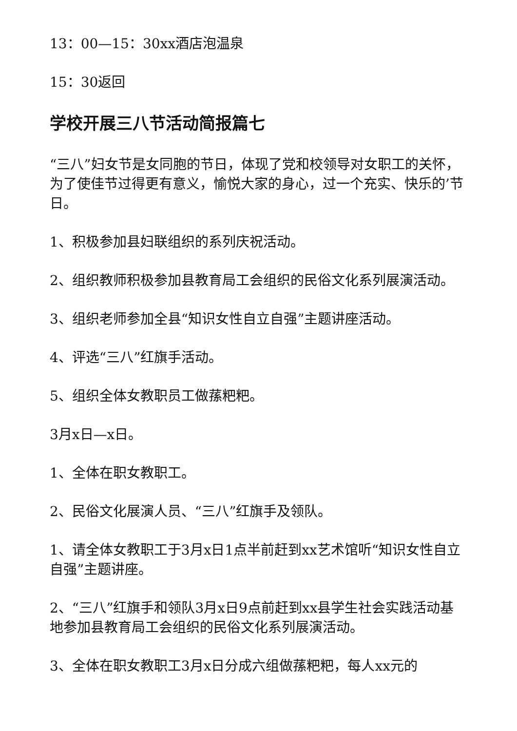13：00—15：30xx酒店泡温泉
15：30返回
学校开展三八节活动简报篇七
“三八”妇女节是女同胞的节日，体现了党和校领导对女职工的关怀，为了使佳节过得更有意义，愉悦大家的身心，过一个充实、快乐的’节日。
1、积极参加县妇联组织的系列庆祝活动。
2、组织教师积极参加县教育局工会组织的民俗文化系列展演活动。
3、组织老师参加全县“知识女性自立自强”主题讲座活动。
4、评选“三八”红旗手活动。
5、组织全体女教职员工做蓀粑粑。
3月x日—x日。
1、全体在职女教职工。
2、民俗文化展演人员、“三八”红旗手及领队。
1、请全体女教职工于3月x日1点半前赶到xx艺术馆听“知识女性自立自强”主题讲座。
2、“三八”红旗手和领队3月x日9点前赶到xx县学生社会实践活动基地参加县教育局工会组织的民俗文化系列展演活动。
3、全体在职女教职工3月x日分成六组做蓀粑粑，每人xx元的